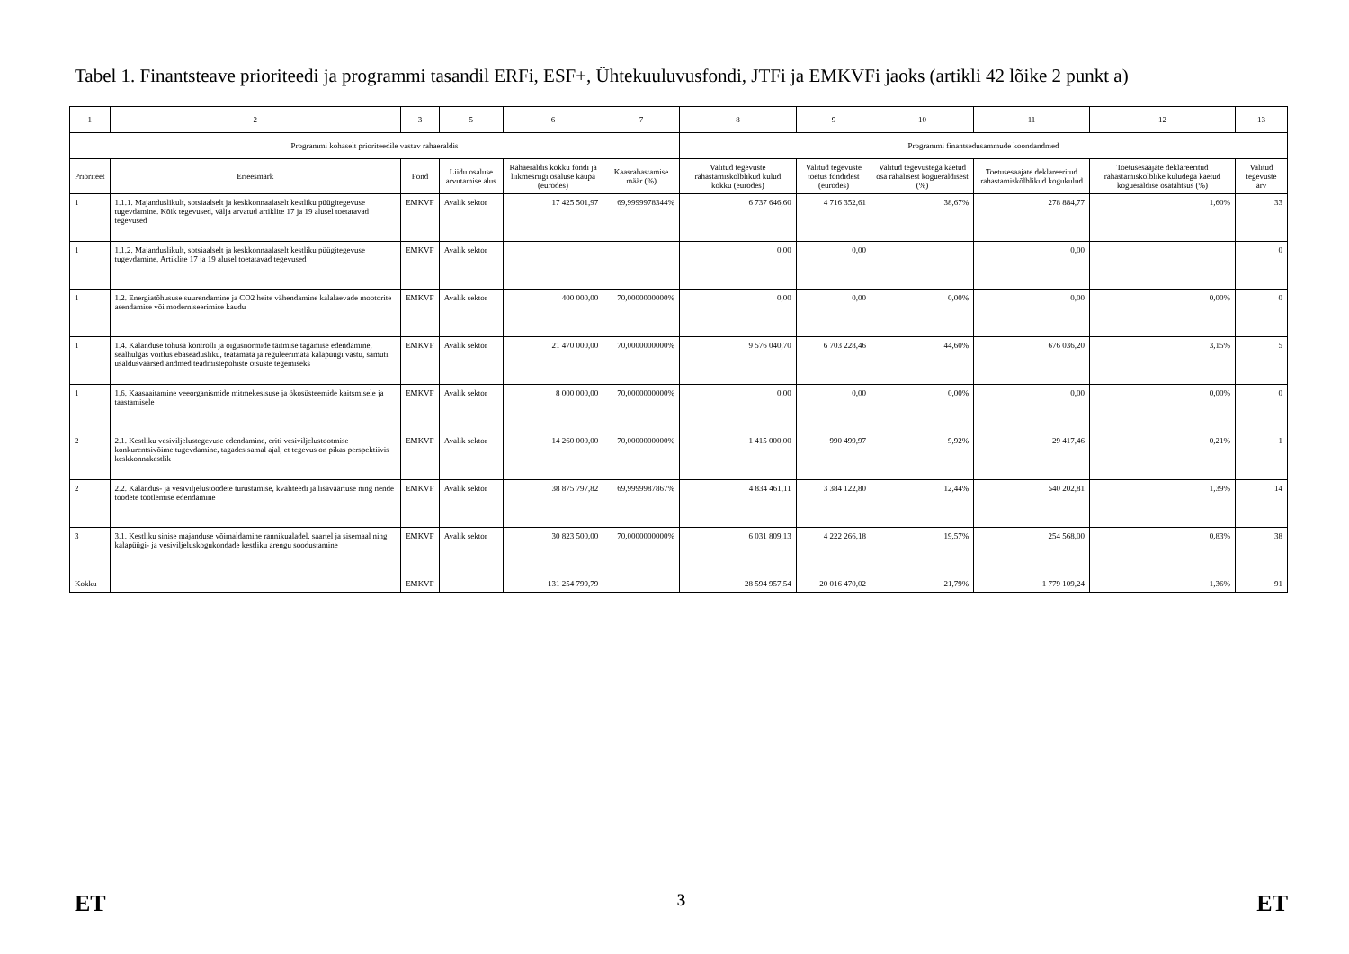Tabel 1. Finantsteave prioriteedi ja programmi tasandil ERFi, ESF+, Ühtekuuluvusfondi, JTFi ja EMKVFi jaoks (artikli 42 lõike 2 punkt a)
| 1 | 2 | 3 | 5 | 6 | 7 | 8 | 9 | 10 | 11 | 12 | 13 |
| Programmi kohaselt prioriteedile vastav rahaeraldis | | | | | | Programmi finantsedusammude koondandmed | | | | | |
| Prioriteet | Erieesmärk | Fond | Liidu osaluse arvutamise alus | Rahaeraldis kokku fondi ja liikmesriigi osaluse kaupa (eurodes) | Kaasrahastamise määr (%) | Valitud tegevuste rahastamiskõlblikud kulud kokku (eurodes) | Valitud tegevuste toetus fondidest (eurodes) | Valitud tegevustega kaetud osa rahalisest kogueraldisest (%) | Toetusesaajate deklareeritud rahastamiskõlblikud kogukulud | Toetusesaajate deklareeritud rahastamiskõlblike kuludega kaetud kogueraldise osatähtsus (%) | Valitud tegevuste arv |
| 1 | 1.1.1. Majanduslikult, sotsiaalselt ja keskkonnaalaselt kestliku püügitegevuse tugevdamine. Kõik tegevused, välja arvatud artiklite 17 ja 19 alusel toetatavad tegevused | EMKVF | Avalik sektor | 17 425 501,97 | 69,9999978344% | 6 737 646,60 | 4 716 352,61 | 38,67% | 278 884,77 | 1,60% | 33 |
| 1 | 1.1.2. Majanduslikult, sotsiaalselt ja keskkonnaalaselt kestliku püügitegevuse tugevdamine. Artiklite 17 ja 19 alusel toetatavad tegevused | EMKVF | Avalik sektor | | | 0,00 | 0,00 | | 0,00 | | 0 |
| 1 | 1.2. Energiatõhususe suurendamine ja CO2 heite vähendamine kalalaevade mootorite asendamise või moderniseerimise kaudu | EMKVF | Avalik sektor | 400 000,00 | 70,0000000000% | 0,00 | 0,00 | 0,00% | 0,00 | 0,00% | 0 |
| 1 | 1.4. Kalanduse tõhusa kontrolli ja õigusnormide täitmise tagamise edendamine, sealhulgas võitlus ebaseadusliku, teatamata ja reguleerimata kalapüügi vastu, samuti usaldusväärsed andmed teadmistepõhiste otsuste tegemiseks | EMKVF | Avalik sektor | 21 470 000,00 | 70,0000000000% | 9 576 040,70 | 6 703 228,46 | 44,60% | 676 036,20 | 3,15% | 5 |
| 1 | 1.6. Kaasaaitamine veeorganismide mitmekesisuse ja ökosüsteemide kaitsmisele ja taastamisele | EMKVF | Avalik sektor | 8 000 000,00 | 70,0000000000% | 0,00 | 0,00 | 0,00% | 0,00 | 0,00% | 0 |
| 2 | 2.1. Kestliku vesiviljelustegevuse edendamine, eriti vesiviljelustootmise konkurentsivõime tugevdamine, tagades samal ajal, et tegevus on pikas perspektiivis keskkonnakestlik | EMKVF | Avalik sektor | 14 260 000,00 | 70,0000000000% | 1 415 000,00 | 990 499,97 | 9,92% | 29 417,46 | 0,21% | 1 |
| 2 | 2.2. Kalandus- ja vesiviljelustoodete turustamise, kvaliteedi ja lisaväärtuse ning nende toodete töötlemise edendamine | EMKVF | Avalik sektor | 38 875 797,82 | 69,9999987867% | 4 834 461,11 | 3 384 122,80 | 12,44% | 540 202,81 | 1,39% | 14 |
| 3 | 3.1. Kestliku sinise majanduse võimaldamine rannikualadel, saartel ja sisemaal ning kalapüügi- ja vesiviljeluskogukondade kestliku arengu soodustamine | EMKVF | Avalik sektor | 30 823 500,00 | 70,0000000000% | 6 031 809,13 | 4 222 266,18 | 19,57% | 254 568,00 | 0,83% | 38 |
| Kokku | | EMKVF | | 131 254 799,79 | | 28 594 957,54 | 20 016 470,02 | 21,79% | 1 779 109,24 | 1,36% | 91 |
ET 3 ET